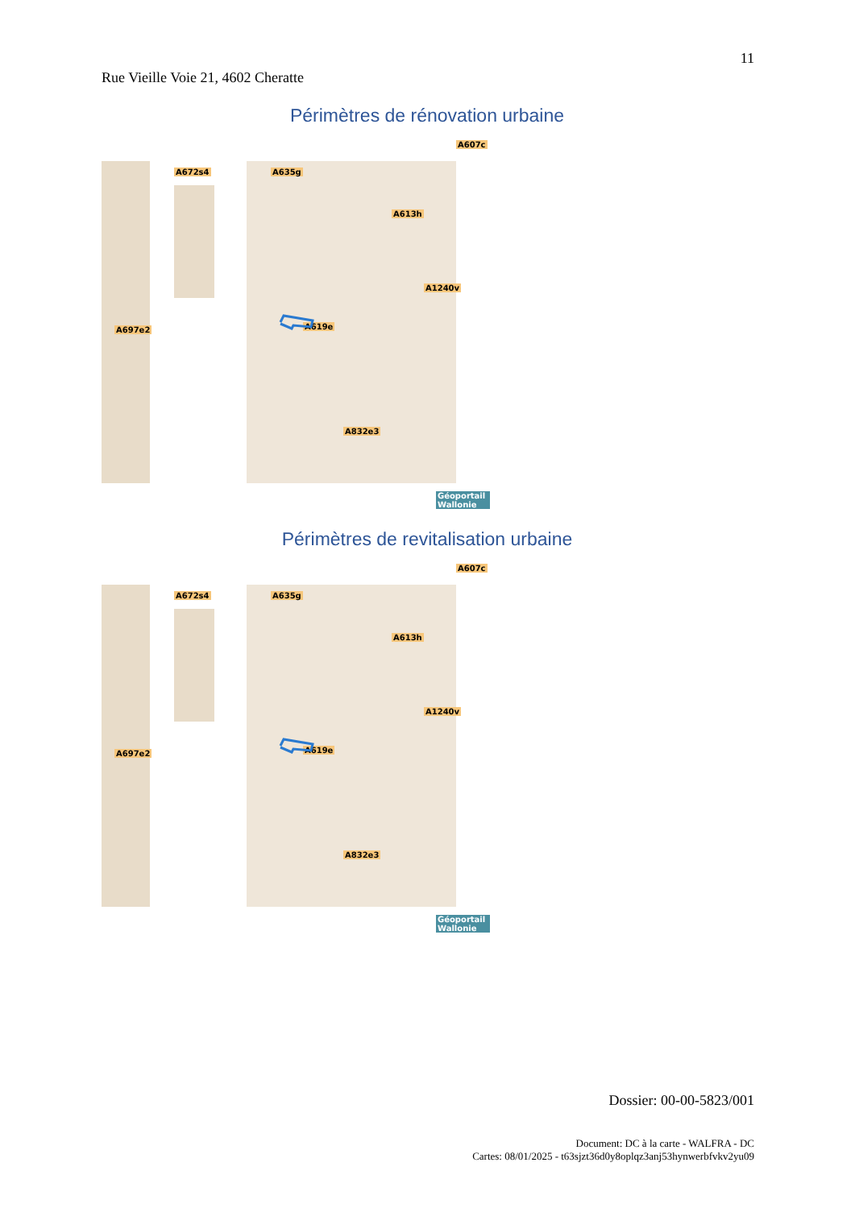11
Rue Vieille Voie 21, 4602 Cheratte
Périmètres de rénovation urbaine
A672s4 A635g
A607c
A613h
A619e
A697e2
A1240v
A832e3
Géoportail Wallonie
Périmètres de revitalisation urbaine
A672s4 A635g
A607c
A613h
A619e
A697e2
A1240v
A832e3
Géoportail Wallonie
Dossier: 00-00-5823/001
Document: DC à la carte - WALFRA - DC
Cartes: 08/01/2025 - t63sjzt36d0y8oplqz3anj53hynwerbfvkv2yu09